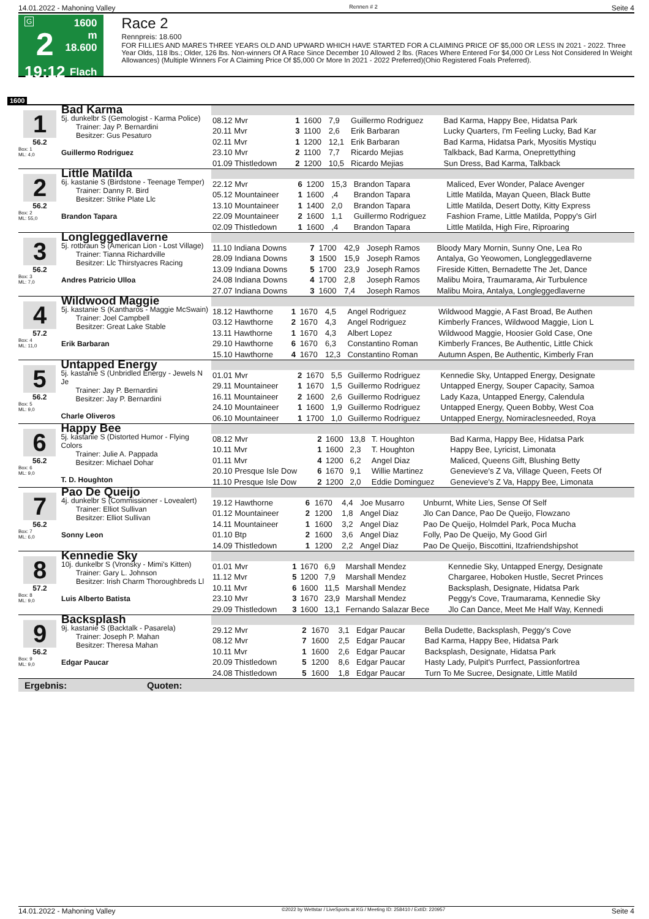14.01.2022 - Mahoning Valley Rennen # 2 Seite 4
G
2
19:12
1600 m
18.600
Flach
Race 2
Rennpreis: 18.600
FOR FILLIES AND MARES THREE YEARS OLD AND UPWARD WHICH HAVE STARTED FOR A CLAIMING PRICE OF $5,000 OR LESS IN 2021 - 2022. Three Year Olds, 118 lbs.; Older, 126 lbs. Non-winners Of A Race Since December 10 Allowed 2 lbs. (Races Where Entered For $4,000 Or Less Not Considered In Weight Allowances) (Multiple Winners For A Claiming Price Of $5,000 Or More In 2021 - 2022 Preferred)(Ohio Registered Foals Preferred).
1600
1
56.2
Box: 1
ML: 4,0
Bad Karma
5j. dunkelbr S (Gemologist - Karma Police)
  Trainer: Jay P. Bernardini
  Besitzer: Gus Pesaturo
Guillermo Rodriguez
| 08.12 Mvr | 1 | 1600 | 7,9 | Guillermo Rodriguez | Bad Karma, Happy Bee, Hidatsa Park |
| 20.11 Mvr | 3 | 1100 | 2,6 | Erik Barbaran | Lucky Quarters, I'm Feeling Lucky, Bad Kar |
| 02.11 Mvr | 1 | 1200 | 12,1 | Erik Barbaran | Bad Karma, Hidatsa Park, Myositis Mystiqu |
| 23.10 Mvr | 2 | 1100 | 7,7 | Ricardo Mejias | Talkback, Bad Karma, Oneprettything |
| 01.09 Thistledown | 2 | 1200 | 10,5 | Ricardo Mejias | Sun Dress, Bad Karma, Talkback |
2
56.2
Box: 2
ML: 55,0
Little Matilda
6j. kastanie S (Birdstone - Teenage Temper)
  Trainer: Danny R. Bird
  Besitzer: Strike Plate Llc
Brandon Tapara
| 22.12 Mvr | 6 | 1200 | 15,3 | Brandon Tapara | Maliced, Ever Wonder, Palace Avenger |
| 05.12 Mountaineer | 1 | 1600 | ,4 | Brandon Tapara | Little Matilda, Mayan Queen, Black Butte |
| 13.10 Mountaineer | 1 | 1400 | 2,0 | Brandon Tapara | Little Matilda, Desert Dotty, Kitty Express |
| 22.09 Mountaineer | 2 | 1600 | 1,1 | Guillermo Rodriguez | Fashion Frame, Little Matilda, Poppy's Girl |
| 02.09 Thistledown | 1 | 1600 | ,4 | Brandon Tapara | Little Matilda, High Fire, Riproaring |
3
56.2
Box: 3
ML: 7,0
Longleggedlaverne
5j. rotbraun S (American Lion - Lost Village)
  Trainer: Tianna Richardville
  Besitzer: Llc Thirstyacres Racing
Andres Patricio Ulloa
| 11.10 Indiana Downs | 7 | 1700 | 42,9 | Joseph Ramos | Bloody Mary Mornin, Sunny One, Lea Ro |
| 28.09 Indiana Downs | 3 | 1500 | 15,9 | Joseph Ramos | Antalya, Go Yeowomen, Longleggedlaverne |
| 13.09 Indiana Downs | 5 | 1700 | 23,9 | Joseph Ramos | Fireside Kitten, Bernadette The Jet, Dance |
| 24.08 Indiana Downs | 4 | 1700 | 2,8 | Joseph Ramos | Malibu Moira, Traumarama, Air Turbulence |
| 27.07 Indiana Downs | 3 | 1600 | 7,4 | Joseph Ramos | Malibu Moira, Antalya, Longleggedlaverne |
4
57.2
Box: 4
ML: 11,0
Wildwood Maggie
5j. kastanie S (Kantharos - Maggie McSwain)
  Trainer: Joel Campbell
  Besitzer: Great Lake Stable
Erik Barbaran
| 18.12 Hawthorne | 1 | 1670 | 4,5 | Angel Rodriguez | Wildwood Maggie, A Fast Broad, Be Authen |
| 03.12 Hawthorne | 2 | 1670 | 4,3 | Angel Rodriguez | Kimberly Frances, Wildwood Maggie, Lion L |
| 13.11 Hawthorne | 1 | 1670 | 4,3 | Albert Lopez | Wildwood Maggie, Hoosier Gold Case, One |
| 29.10 Hawthorne | 6 | 1670 | 6,3 | Constantino Roman | Kimberly Frances, Be Authentic, Little Chick |
| 15.10 Hawthorne | 4 | 1670 | 12,3 | Constantino Roman | Autumn Aspen, Be Authentic, Kimberly Fran |
5
56.2
Box: 5
ML: 9,0
Untapped Energy
5j. kastanie S (Unbridled Energy - Jewels N Je
  Trainer: Jay P. Bernardini
  Besitzer: Jay P. Bernardini
Charle Oliveros
| 01.01 Mvr | 2 | 1670 | 5,5 | Guillermo Rodriguez | Kennedie Sky, Untapped Energy, Designate |
| 29.11 Mountaineer | 1 | 1670 | 1,5 | Guillermo Rodriguez | Untapped Energy, Souper Capacity, Samoa |
| 16.11 Mountaineer | 2 | 1600 | 2,6 | Guillermo Rodriguez | Lady Kaza, Untapped Energy, Calendula |
| 24.10 Mountaineer | 1 | 1600 | 1,9 | Guillermo Rodriguez | Untapped Energy, Queen Bobby, West Coa |
| 06.10 Mountaineer | 1 | 1700 | 1,0 | Guillermo Rodriguez | Untapped Energy, Nomiraclesneeded, Roya |
6
56.2
Box: 6
ML: 9,0
Happy Bee
5j. kastanie S (Distorted Humor - Flying Colors
  Trainer: Julie A. Pappada
  Besitzer: Michael Dohar
T. D. Houghton
| 08.12 Mvr | 2 | 1600 | 13,8 | T. Houghton | Bad Karma, Happy Bee, Hidatsa Park |
| 10.11 Mvr | 1 | 1600 | 2,3 | T. Houghton | Happy Bee, Lyricist, Limonata |
| 01.11 Mvr | 4 | 1200 | 6,2 | Angel Diaz | Maliced, Queens Gift, Blushing Betty |
| 20.10 Presque Isle Dow | 6 | 1670 | 9,1 | Willie Martinez | Genevieve's Z Va, Village Queen, Feets Of |
| 11.10 Presque Isle Dow | 2 | 1200 | 2,0 | Eddie Dominguez | Genevieve's Z Va, Happy Bee, Limonata |
7
56.2
Box: 7
ML: 6,0
Pao De Queijo
4j. dunkelbr S (Commissioner - Lovealert)
  Trainer: Elliot Sullivan
  Besitzer: Elliot Sullivan
Sonny Leon
| 19.12 Hawthorne | 6 | 1670 | 4,4 | Joe Musarro | Unburnt, White Lies, Sense Of Self |
| 01.12 Mountaineer | 2 | 1200 | 1,8 | Angel Diaz | Jlo Can Dance, Pao De Queijo, Flowzano |
| 14.11 Mountaineer | 1 | 1600 | 3,2 | Angel Diaz | Pao De Queijo, Holmdel Park, Poca Mucha |
| 01.10 Btp | 2 | 1600 | 3,6 | Angel Diaz | Folly, Pao De Queijo, My Good Girl |
| 14.09 Thistledown | 1 | 1200 | 2,2 | Angel Diaz | Pao De Queijo, Biscottini, Itzafriendshipshot |
8
57.2
Box: 8
ML: 9,0
Kennedie Sky
10j. dunkelbr S (Vronsky - Mimi's Kitten)
  Trainer: Gary L. Johnson
  Besitzer: Irish Charm Thoroughbreds Ll
Luis Alberto Batista
| 01.01 Mvr | 1 | 1670 | 6,9 | Marshall Mendez | Kennedie Sky, Untapped Energy, Designate |
| 11.12 Mvr | 5 | 1200 | 7,9 | Marshall Mendez | Chargaree, Hoboken Hustle, Secret Princes |
| 10.11 Mvr | 6 | 1600 | 11,5 | Marshall Mendez | Backsplash, Designate, Hidatsa Park |
| 23.10 Mvr | 3 | 1670 | 23,9 | Marshall Mendez | Peggy's Cove, Traumarama, Kennedie Sky |
| 29.09 Thistledown | 3 | 1600 | 13,1 | Fernando Salazar Bece | Jlo Can Dance, Meet Me Half Way, Kennedi |
9
56.2
Box: 9
ML: 9,0
Backsplash
9j. kastanie S (Backtalk - Pasarela)
  Trainer: Joseph P. Mahan
  Besitzer: Theresa Mahan
Edgar Paucar
| 29.12 Mvr | 2 | 1670 | 3,1 | Edgar Paucar | Bella Dudette, Backsplash, Peggy's Cove |
| 08.12 Mvr | 7 | 1600 | 2,5 | Edgar Paucar | Bad Karma, Happy Bee, Hidatsa Park |
| 10.11 Mvr | 1 | 1600 | 2,6 | Edgar Paucar | Backsplash, Designate, Hidatsa Park |
| 20.09 Thistledown | 5 | 1200 | 8,6 | Edgar Paucar | Hasty Lady, Pulpit's Purrfect, Passionfortrea |
| 24.08 Thistledown | 5 | 1600 | 1,8 | Edgar Paucar | Turn To Me Sucree, Designate, Little Matild |
Ergebnis: Quoten:
14.01.2022 - Mahoning Valley ©2022 by Wettstar / LiveSports.at KG / Meeting ID: 258410 / ExtID: 220957 Seite 4